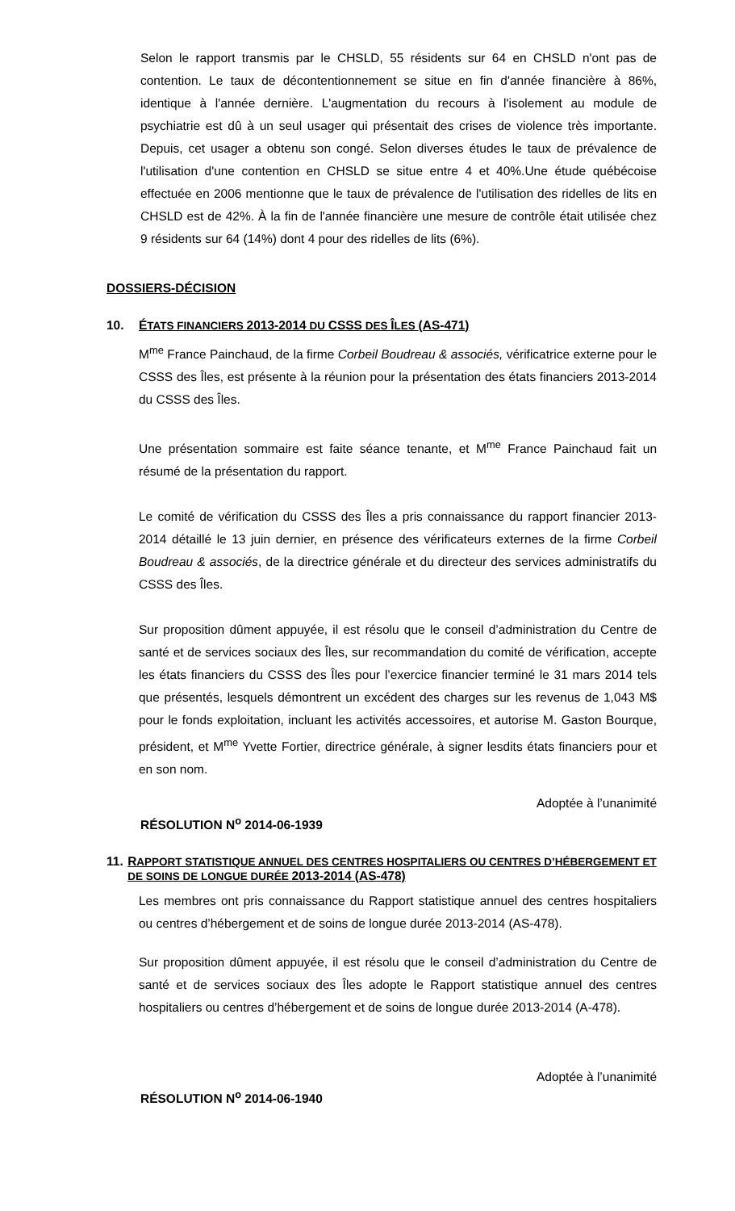Selon le rapport transmis par le CHSLD, 55 résidents sur 64 en CHSLD n'ont pas de contention. Le taux de décontentionnement se situe en fin d'année financière à 86%, identique à l'année dernière. L'augmentation du recours à l'isolement au module de psychiatrie est dû à un seul usager qui présentait des crises de violence très importante. Depuis, cet usager a obtenu son congé. Selon diverses études le taux de prévalence de l'utilisation d'une contention en CHSLD se situe entre 4 et 40%.Une étude québécoise effectuée en 2006 mentionne que le taux de prévalence de l'utilisation des ridelles de lits en CHSLD est de 42%. À la fin de l'année financière une mesure de contrôle était utilisée chez 9 résidents sur 64 (14%) dont 4 pour des ridelles de lits (6%).
DOSSIERS-DÉCISION
10. ÉTATS FINANCIERS 2013-2014 DU CSSS DES ÎLES (AS-471)
M<sup>me</sup> France Painchaud, de la firme Corbeil Boudreau & associés, vérificatrice externe pour le CSSS des Îles, est présente à la réunion pour la présentation des états financiers 2013-2014 du CSSS des Îles.
Une présentation sommaire est faite séance tenante, et M<sup>me</sup> France Painchaud fait un résumé de la présentation du rapport.
Le comité de vérification du CSSS des Îles a pris connaissance du rapport financier 2013-2014 détaillé le 13 juin dernier, en présence des vérificateurs externes de la firme Corbeil Boudreau & associés, de la directrice générale et du directeur des services administratifs du CSSS des Îles.
Sur proposition dûment appuyée, il est résolu que le conseil d’administration du Centre de santé et de services sociaux des Îles, sur recommandation du comité de vérification, accepte les états financiers du CSSS des Îles pour l’exercice financier terminé le 31 mars 2014 tels que présentés, lesquels démontrent un excédent des charges sur les revenus de 1,043 M$ pour le fonds exploitation, incluant les activités accessoires, et autorise M. Gaston Bourque, président, et M<sup>me</sup> Yvette Fortier, directrice générale, à signer lesdits états financiers pour et en son nom.
Adoptée à l’unanimité
RÉSOLUTION N<sup>o</sup> 2014-06-1939
11. RAPPORT STATISTIQUE ANNUEL DES CENTRES HOSPITALIERS OU CENTRES D’HÉBERGEMENT ET DE SOINS DE LONGUE DURÉE 2013-2014 (AS-478)
Les membres ont pris connaissance du Rapport statistique annuel des centres hospitaliers ou centres d’hébergement et de soins de longue durée 2013-2014 (AS-478).
Sur proposition dûment appuyée, il est résolu que le conseil d’administration du Centre de santé et de services sociaux des Îles adopte le Rapport statistique annuel des centres hospitaliers ou centres d’hébergement et de soins de longue durée 2013-2014 (A-478).
Adoptée à l’unanimité
RÉSOLUTION N<sup>o</sup> 2014-06-1940